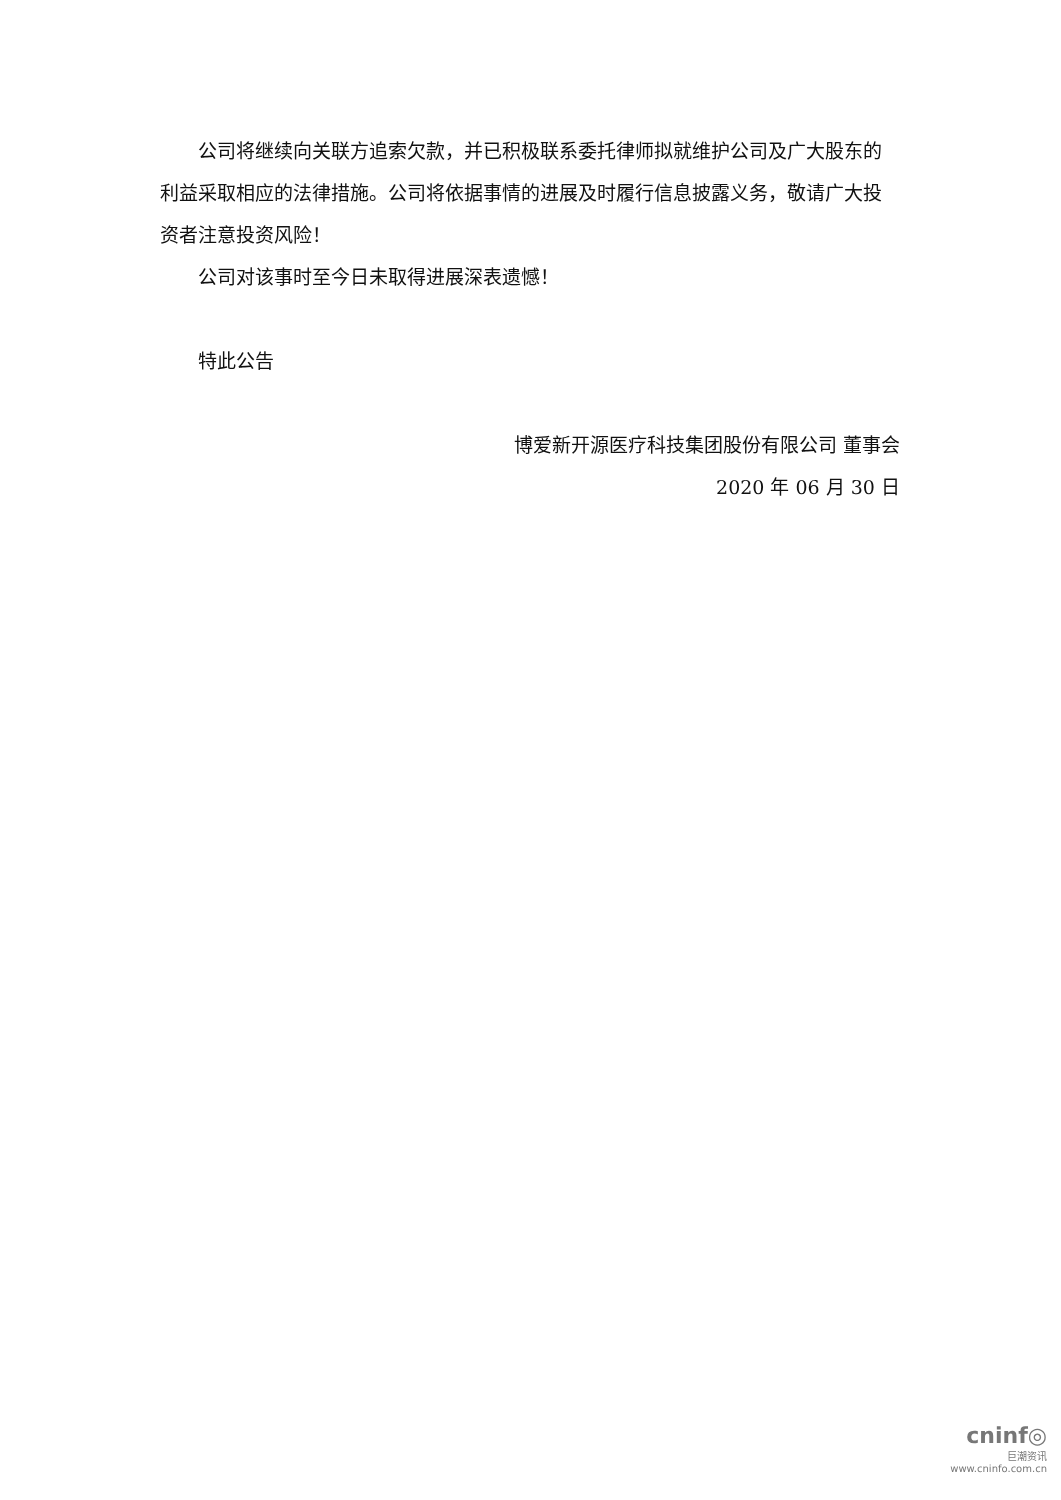公司将继续向关联方追索欠款，并已积极联系委托律师拟就维护公司及广大股东的利益采取相应的法律措施。公司将依据事情的进展及时履行信息披露义务，敬请广大投资者注意投资风险！
公司对该事时至今日未取得进展深表遗憾！
特此公告
博爱新开源医疗科技集团股份有限公司 董事会
2020 年 06 月 30 日
cninf◎
巨潮资讯
www.cninfo.com.cn